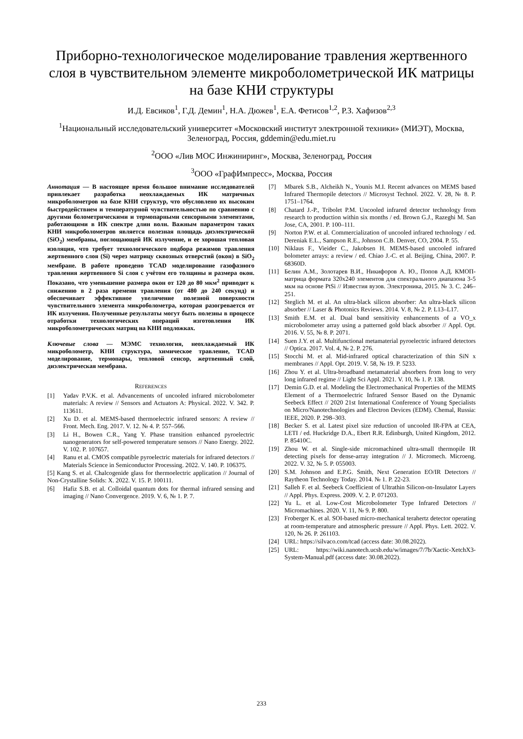Приборно-технологическое моделирование травления жертвенного слоя в чувствительном элементе микроболометрической ИК матрицы на базе КНИ структуры
И.Д. Евсиков<sup>1</sup>, Г.Д. Демин<sup>1</sup>, Н.А. Дюжев<sup>1</sup>, Е.А. Фетисов<sup>1,2</sup>, Р.З. Хафизов<sup>2,3</sup>
<sup>1</sup> Национальный исследовательский университет «Московский институт электронной техники» (МИЭТ), Москва, Зеленоград, Россия, gddemin@edu.miet.ru
<sup>2</sup> ООО «Лив МОС Инжиниринг», Москва, Зеленоград, Россия
<sup>3</sup> ООО «ГрафИмпресс», Москва, Россия
Аннотация — В настоящее время большое внимание исследователей привлекает разработка неохлаждаемых ИК матричных микроболометров на базе КНИ структур, что обусловлено их высоким быстродействием и температурной чувствительностью по сравнению с другими болометрическими и термопарными сенсорными элементами, работающими в ИК спектре длин волн. Важным параметром таких КНИ микроболометров является полезная площадь диэлектрической (SiO<sub>2</sub>) мембраны, поглощающей ИК излучение, и ее хорошая тепловая изоляция, что требует технологического подбора режимов травления жертвенного слоя (Si) через матрицу сквозных отверстий (окон) в SiO<sub>2</sub> мембране. В работе проведено TCAD моделирование газофазного травления жертвенного Si слоя с учётом его толщины и размера окон. Показано, что уменьшение размера окон от 120 до 80 мкм<sup>2</sup> приводит к снижению в 2 раза времени травления (от 480 до 240 секунд) и обеспечивает эффективное увеличение полезной поверхности чувствительного элемента микроболометра, которая разогревается от ИК излучения. Полученные результаты могут быть полезны в процессе отработки технологических операций изготовления ИК микроболометрических матриц на КНИ подложках.
Ключевые слова — МЭМС технология, неохлаждаемый ИК микроболометр, КНИ структура, химическое травление, TCAD моделирование, термопары, тепловой сенсор, жертвенный слой, диэлектрическая мембрана.
REFERENCES
[1] Yadav P.V.K. et al. Advancements of uncooled infrared microbolometer materials: A review // Sensors and Actuators A: Physical. 2022. V. 342. P. 113611.
[2] Xu D. et al. MEMS-based thermoelectric infrared sensors: A review // Front. Mech. Eng. 2017. V. 12. № 4. P. 557–566.
[3] Li H., Bowen C.R., Yang Y. Phase transition enhanced pyroelectric nanogenerators for self-powered temperature sensors // Nano Energy. 2022. V. 102. P. 107657.
[4] Ranu et al. CMOS compatible pyroelectric materials for infrared detectors // Materials Science in Semiconductor Processing. 2022. V. 140. P. 106375.
[5] Kang S. et al. Chalcogenide glass for thermoelectric application // Journal of Non-Crystalline Solids: X. 2022. V. 15. P. 100111.
[6] Hafiz S.B. et al. Colloidal quantum dots for thermal infrared sensing and imaging // Nano Convergence. 2019. V. 6, № 1. P. 7.
[7] Mbarek S.B., Alcheikh N., Younis M.I. Recent advances on MEMS based Infrared Thermopile detectors // Microsyst Technol. 2022. V. 28, № 8. P. 1751–1764.
[8] Chatard J.-P., Tribolet P.M. Uncooled infrared detector technology from research to production within six months / ed. Brown G.J., Razeghi M. San Jose, CA, 2001. P. 100–111.
[9] Norton P.W. et al. Commercialization of uncooled infrared technology / ed. Dereniak E.L., Sampson R.E., Johnson C.B. Denver, CO, 2004. P. 55.
[10] Niklaus F., Vieider C., Jakobsen H. MEMS-based uncooled infrared bolometer arrays: a review / ed. Chiao J.-C. et al. Beijing, China, 2007. P. 68360D.
[11] Белин А.М., Золотарев В.И., Никифоров А. Ю., Попов А.Д. КМОП-матрица формата 320x240 элементов для спектрального диапазона 3-5 мкм на основе PtSi // Известия вузов. Электроника, 2015. № 3. С. 246–251.
[12] Steglich M. et al. An ultra-black silicon absorber: An ultra-black silicon absorber // Laser & Photonics Reviews. 2014. V. 8, № 2. P. L13–L17.
[13] Smith E.M. et al. Dual band sensitivity enhancements of a VO_x microbolometer array using a patterned gold black absorber // Appl. Opt. 2016. V. 55, № 8. P. 2071.
[14] Suen J.Y. et al. Multifunctional metamaterial pyroelectric infrared detectors // Optica. 2017. Vol. 4, № 2. P. 276.
[15] Stocchi M. et al. Mid-infrared optical characterization of thin SiN x membranes // Appl. Opt. 2019. V. 58, № 19. P. 5233.
[16] Zhou Y. et al. Ultra-broadband metamaterial absorbers from long to very long infrared regime // Light Sci Appl. 2021. V. 10, № 1. P. 138.
[17] Demin G.D. et al. Modeling the Electromechanical Properties of the MEMS Element of a Thermoelectric Infrared Sensor Based on the Dynamic Seebeck Effect // 2020 21st International Conference of Young Specialists on Micro/Nanotechnologies and Electron Devices (EDM). Chemal, Russia: IEEE, 2020. P. 298–303.
[18] Becker S. et al. Latest pixel size reduction of uncooled IR-FPA at CEA, LETI / ed. Huckridge D.A., Ebert R.R. Edinburgh, United Kingdom, 2012. P. 85410C.
[19] Zhou W. et al. Single-side micromachined ultra-small thermopile IR detecting pixels for dense-array integration // J. Micromech. Microeng. 2022. V. 32, № 5. P. 055003.
[20] S.M. Johnson and E.P.G. Smith, Next Generation EO/IR Detectors // Raytheon Technology Today. 2014. № 1. P. 22-23.
[21] Salleh F. et al. Seebeck Coefficient of Ultrathin Silicon-on-Insulator Layers // Appl. Phys. Express. 2009. V. 2. P. 071203.
[22] Yu L. et al. Low-Cost Microbolometer Type Infrared Detectors // Micromachines. 2020. V. 11, № 9. P. 800.
[23] Froberger K. et al. SOI-based micro-mechanical terahertz detector operating at room-temperature and atmospheric pressure // Appl. Phys. Lett. 2022. V. 120, № 26. P. 261103.
[24] URL: https://silvaco.com/tcad (access date: 30.08.2022).
[25] URL: https://wiki.nanotech.ucsb.edu/w/images/7/7b/Xactic-XetchX3-System-Manual.pdf (access date: 30.08.2022).
233